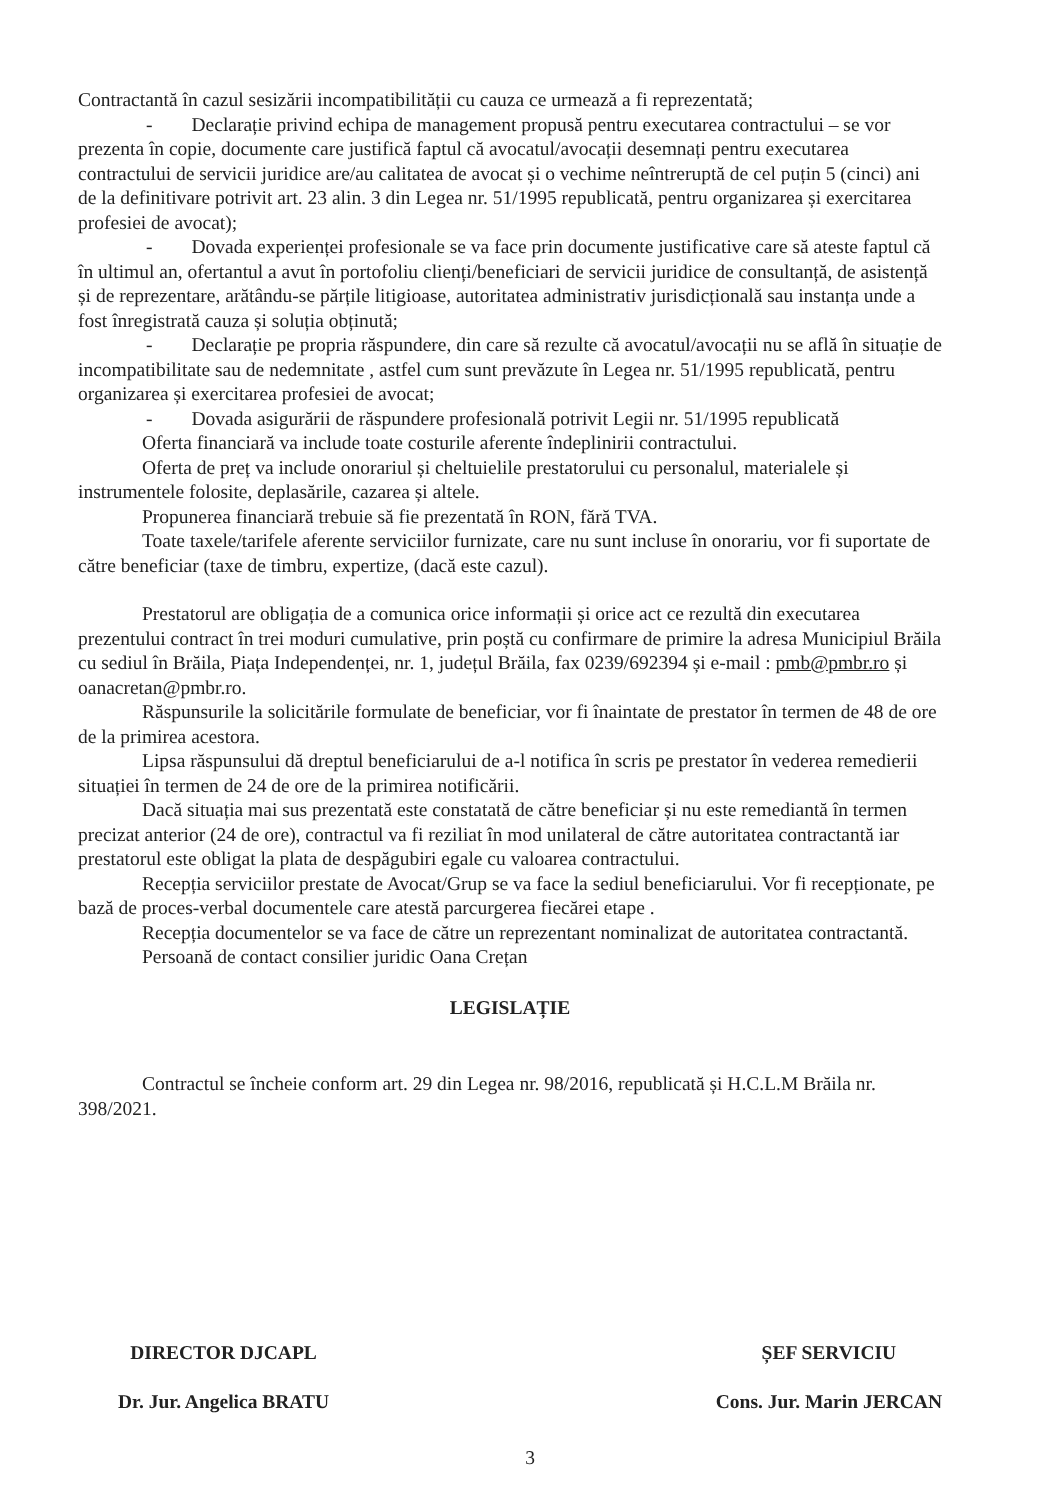Contractantă în cazul sesizării incompatibilității cu cauza ce urmează a fi reprezentată;
- Declarație privind echipa de management propusă pentru executarea contractului – se vor prezenta în copie, documente care justifică faptul că avocatul/avocații desemnați pentru executarea contractului de servicii juridice are/au calitatea de avocat și o vechime neîntreruptă de cel puțin 5 (cinci) ani de la definitivare potrivit art. 23 alin. 3 din Legea nr. 51/1995 republicată, pentru organizarea și exercitarea profesiei de avocat);
- Dovada experienței profesionale se va face prin documente justificative care să ateste faptul că în ultimul an, ofertantul a avut în portofoliu clienți/beneficiari de servicii juridice de consultanță, de asistență și de reprezentare, arătându-se părțile litigioase, autoritatea administrativ jurisdicțională sau instanța unde a fost înregistrată cauza și soluția obținută;
- Declarație pe propria răspundere, din care să rezulte că avocatul/avocații nu se află în situație de incompatibilitate sau de nedemnitate , astfel cum sunt prevăzute în Legea nr. 51/1995 republicată, pentru organizarea și exercitarea profesiei de avocat;
- Dovada asigurării de răspundere profesională potrivit Legii nr. 51/1995 republicată
Oferta financiară va include toate costurile aferente îndeplinirii contractului.
Oferta de preț va include onorariul și cheltuielile prestatorului cu personalul, materialele și instrumentele folosite, deplasările, cazarea și altele.
Propunerea financiară trebuie să fie prezentată în RON, fără TVA.
Toate taxele/tarifele aferente serviciilor furnizate, care nu sunt incluse în onorariu, vor fi suportate de către beneficiar (taxe de timbru, expertize, (dacă este cazul).
Prestatorul are obligația de a comunica orice informații și orice act ce rezultă din executarea prezentului contract în trei moduri cumulative, prin poștă cu confirmare de primire la adresa Municipiul Brăila cu sediul în Brăila, Piața Independenței, nr. 1, județul Brăila, fax 0239/692394 și e-mail : pmb@pmbr.ro și oanacretan@pmbr.ro.
Răspunsurile la solicitările formulate de beneficiar, vor fi înaintate de prestator în termen de 48 de ore de la primirea acestora.
Lipsa răspunsului dă dreptul beneficiarului de a-l notifica în scris pe prestator în vederea remedierii situației în termen de 24 de ore de la primirea notificării.
Dacă situația mai sus prezentată este constatată de către beneficiar și nu este remediantă în termen precizat anterior (24 de ore), contractul va fi reziliat în mod unilateral de către autoritatea contractantă iar prestatorul este obligat la plata de despăgubiri egale cu valoarea contractului.
Recepția serviciilor prestate de Avocat/Grup se va face la sediul beneficiarului. Vor fi recepționate, pe bază de proces-verbal documentele care atestă parcurgerea fiecărei etape .
Recepția documentelor se va face de către un reprezentant nominalizat de autoritatea contractantă.
Persoană de contact consilier juridic Oana Crețan
LEGISLAȚIE
Contractul se încheie conform art. 29 din Legea nr. 98/2016, republicată și H.C.L.M Brăila nr. 398/2021.
DIRECTOR DJCAPL
Dr. Jur. Angelica BRATU
ȘEF SERVICIU
Cons. Jur. Marin JERCAN
3